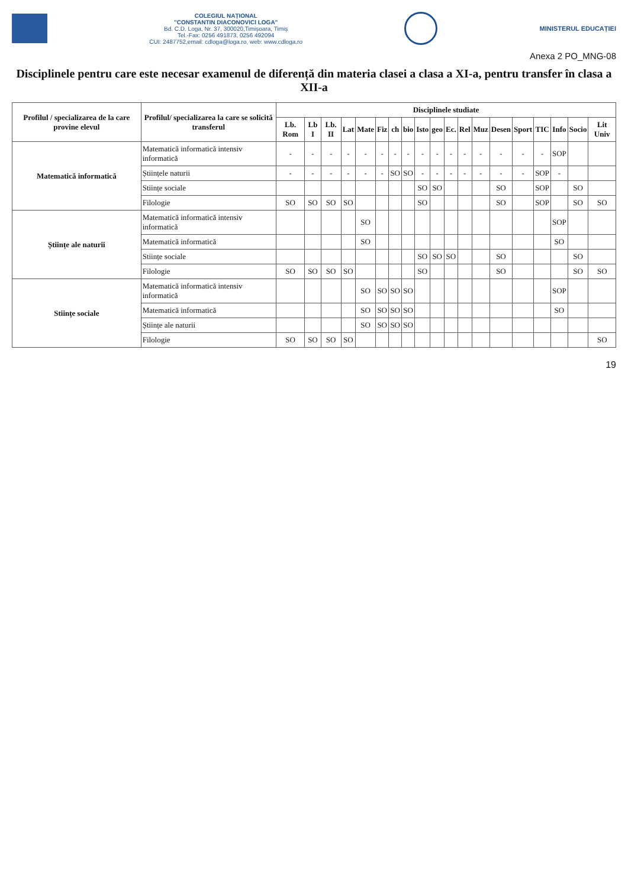COLEGIUL NAȚIONAL
"CONSTANTIN DIACONOVICI LOGA"
Bd. C.D. Loga, Nr. 37, 300020,Timișoara, Timiș
Tel.-Fax: 0256 491873, 0256 492094
CUI: 2487752,email: cdloga@loga.ro, web: www.cdloga.ro
MINISTERUL EDUCAȚIEI
Anexa 2 PO_MNG-08
Disciplinele pentru care este necesar examenul de diferență din materia clasei a clasa a XI-a, pentru transfer în clasa a XII-a
| Profilul / specializarea de la care provine elevul | Profilul/ specializarea la care se solicită transferul | Disciplinele studiate | | | | | | | | | | | | | | | | | | |
| --- | --- | --- | --- | --- | --- | --- | --- | --- | --- | --- | --- | --- | --- | --- | --- | --- | --- | --- | --- | --- |
| | | Lb. Rom | Lb I | Lb. II | Lat | Mate | Fiz | ch | bio | Isto | geo | Ec. | Rel | Muz | Desen | Sport | TIC | Info | Socio | Lit Univ |
| Matematică informatică | Matematică informatică intensiv informatică | - | - | - | - | - | - | - | - | - | - | - | - | - | - | - | - | SOP | | |
| | Științele naturii | - | - | - | - | - | - | SO | SO | - | - | - | - | - | - | - | SOP | - | | |
| | Stiințe sociale | | | | | | | | | SO | SO | | | | SO | | SOP | | SO | |
| | Filologie | SO | SO | SO | SO | | | | | SO | | | | | SO | | SOP | | SO | SO |
| Științe ale naturii | Matematică informatică intensiv informatică | | | | | SO | | | | | | | | | | | | SOP | | |
| | Matematică informatică | | | | | SO | | | | | | | | | | | | SO | | |
| | Stiințe sociale | | | | | | | | | SO | SO | SO | | | SO | | | | SO | |
| | Filologie | SO | SO | SO | SO | | | | | SO | | | | | SO | | | | SO | SO |
| Stiințe sociale | Matematică informatică intensiv informatică | | | | | SO | SO | SO | SO | | | | | | | | | SOP | | |
| | Matematică informatică | | | | | SO | SO | SO | SO | | | | | | | | | SO | | |
| | Științe ale naturii | | | | | SO | SO | SO | SO | | | | | | | | | | | |
| | Filologie | SO | SO | SO | SO | | | | | | | | | | | | | | | SO |
19